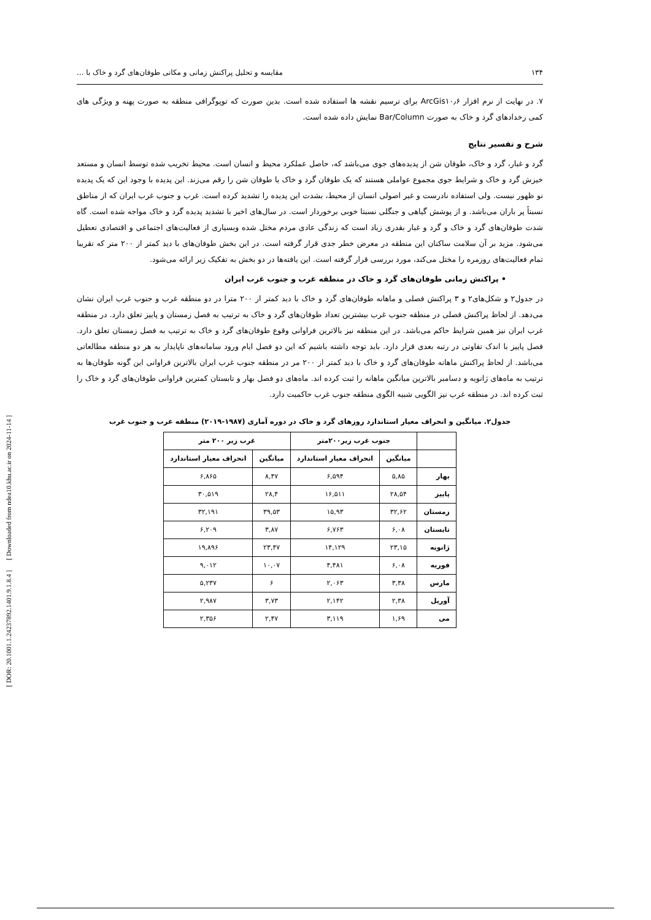[ DOR: 20.1001.1.24237892.1401.9.1.8.4 ] [ Downloaded from ndea10.khu.ac.ir on 2024-11-14 ]
۱۳۴ مقایسه و تحلیل پراکنش زمانی و مکانی طوفان‌های گرد و خاک با ...
۷. در نهایت از نرم افزار ArcGis۱۰٫۶ برای ترسیم نقشه ها استفاده شده است. بدین صورت که توپوگرافی منطقه به صورت پهنه و ویژگی های کمی رخدادهای گرد و خاک به صورت Bar/Column نمایش داده شده است.
شرح و تفسیر نتایج
گرد و غبار، گرد و خاک، طوفان شن از پدیده‌های جوی می‌باشد که، حاصل عملکرد محیط و انسان است. محیط تخریب شده توسط انسان و مستعد خیزش گرد و خاک و شرایط جوی مجموع عواملی هستند که یک طوفان گرد و خاک یا طوفان شن را رقم می‌زند. این پدیده با وجود این که یک پدیده نو ظهور نیست. ولی استفاده نادرست و غیر اصولی انسان از محیط، بشدت این پدیده را تشدید کرده است. غرب و جنوب غرب ایران که از مناطق نسبتاً پر باران می‌باشد. و از پوشش گیاهی و جنگلی نسبتا خوبی برخوردار است. در سال‌های اخیر با تشدید پدیده گرد و خاک مواجه شده است. گاه شدت طوفان‌های گرد و خاک و گرد و غبار بقدری زیاد است که زندگی عادی مردم مختل شده وبسیاری از فعالیت‌های اجتماعی و اقتصادی تعطیل می‌شود. مزید بر آن سلامت ساکنان این منطقه در معرض خطر جدی قرار گرفته است. در این بخش طوفان‌های با دید کمتر از ۲۰۰ متر که تقریبا تمام فعالیت‌های روزمره را مختل می‌کند، مورد بررسی قرار گرفته است. این یافته‌ها در دو بخش به تفکیک زیر ارائه می‌شود.
• پراکنش زمانی طوفان‌های گرد و خاک در منطقه غرب و جنوب غرب ایران
در جدول۲ و شکل‌های۲ و ۳ پراکنش فصلی و ماهانه طوفان‌های گرد و خاک با دید کمتر از ۲۰۰ مترا در دو منطقه غرب و جنوب غرب ایران نشان می‌دهد. از لحاظ پراکنش فصلی در منطقه جنوب غرب بیشترین تعداد طوفان‌های گرد و خاک به ترتیب به فصل زمستان و پاییز تعلق دارد. در منطقه غرب ایران نیز همین شرایط حاکم می‌باشد. در این منطقه نیز بالاترین فراوانی وقوع طوفان‌های گرد و خاک به ترتیب به فصل زمستان تعلق دارد. فصل پاییز با اندک تفاوتی در رتبه بعدی قرار دارد. باید توجه داشته باشیم که این دو فصل ایام ورود سامانه‌های ناپایدار به هر دو منطقه مطالعاتی می‌باشد. از لحاظ پراکنش ماهانه طوفان‌های گرد و خاک با دید کمتر از ۲۰۰ مر در منطقه جنوب غرب ایران بالاترین فراوانی این گونه طوفان‌ها به ترتیب به ماه‌های ژانویه و دسامبر بالاترین میانگین ماهانه را ثبت کرده اند. ماه‌های دو فصل بهار و تابستان کمترین فراوانی طوفان‌های گرد و خاک را ثبت کرده اند. در منطقه غرب نیز الگویی شبیه الگوی منطقه جنوب غرب حاکمیت دارد.
جدول۲. میانگین و انحراف معیار استاندارد روزهای گرد و خاک در دوره آماری (۱۹۸۷-۲۰۱۹) منطقه غرب و جنوب غرب
| | جنوب غرب زیر۲۰۰متر | | غرب زیر ۲۰۰ متر | |
| --- | --- | --- | --- | --- |
| | میانگین | انحراف معیار استاندارد | میانگین | انحراف معیار استاندارد |
| بهار | ۵,۸۵ | ۶,۵۹۴ | ۸,۴۷ | ۶,۸۶۵ |
| پاییز | ۲۸,۵۴ | ۱۶,۵۱۱ | ۲۸,۴ | ۳۰,۵۱۹ |
| زمستان | ۳۲,۶۲ | ۱۵,۹۳ | ۳۹,۵۳ | ۳۲,۱۹۱ |
| تابستان | ۶,۰۸ | ۶,۷۶۳ | ۳,۸۷ | ۶,۲۰۹ |
| ژانویه | ۲۳,۱۵ | ۱۴,۱۲۹ | ۲۳,۴۷ | ۱۹,۸۹۶ |
| فوریه | ۶,۰۸ | ۴,۴۸۱ | ۱۰,۰۷ | ۹,۰۱۲ |
| مارس | ۳,۳۸ | ۲,۰۶۳ | ۶ | ۵,۲۳۷ |
| آوریل | ۲,۳۸ | ۲,۱۴۲ | ۳,۷۳ | ۲,۹۸۷ |
| می | ۱,۶۹ | ۳,۱۱۹ | ۲,۴۷ | ۲,۳۵۶ |